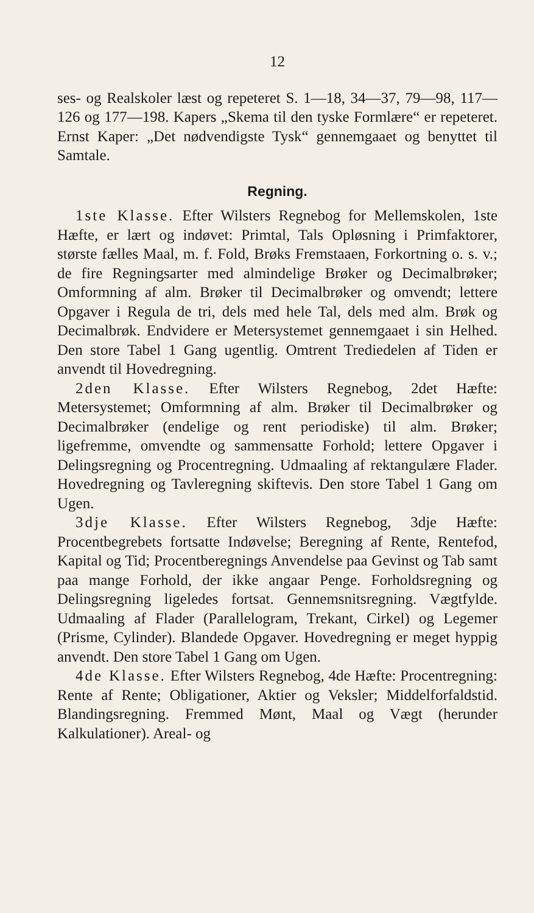12
ses- og Realskoler læst og repeteret S. 1—18, 34—37, 79—98, 117—126 og 177—198. Kapers „Skema til den tyske Formlære“ er repeteret. Ernst Kaper: „Det nødvendigste Tysk“ gennemgaaet og benyttet til Samtale.
Regning.
1ste Klasse. Efter Wilsters Regnebog for Mellemskolen, 1ste Hæfte, er lært og indøvet: Primtal, Tals Opløsning i Primfaktorer, største fælles Maal, m. f. Fold, Brøks Fremstaaen, Forkortning o. s. v.; de fire Regningsarter med almindelige Brøker og Decimalbrøker; Omformning af alm. Brøker til Decimalbrøker og omvendt; lettere Opgaver i Regula de tri, dels med hele Tal, dels med alm. Brøk og Decimalbrøk. Endvidere er Metersystemet gennemgaaet i sin Helhed. Den store Tabel 1 Gang ugentlig. Omtrent Trediedelen af Tiden er anvendt til Hovedregning.
2den Klasse. Efter Wilsters Regnebog, 2det Hæfte: Metersystemet; Omformning af alm. Brøker til Decimalbrøker og Decimalbrøker (endelige og rent periodiske) til alm. Brøker; ligefremme, omvendte og sammensatte Forhold; lettere Opgaver i Delingsregning og Procentregning. Udmaaling af rektangulære Flader. Hovedregning og Tavleregning skiftevis. Den store Tabel 1 Gang om Ugen.
3dje Klasse. Efter Wilsters Regnebog, 3dje Hæfte: Procentbegrebets fortsatte Indøvelse; Beregning af Rente, Rentefod, Kapital og Tid; Procentberegnings Anvendelse paa Gevinst og Tab samt paa mange Forhold, der ikke angaar Penge. Forholdsregning og Delingsregning ligeledes fortsat. Gennemsnitsregning. Vægtfylde. Udmaaling af Flader (Parallelogram, Trekant, Cirkel) og Legemer (Prisme, Cylinder). Blandede Opgaver. Hovedregning er meget hyppig anvendt. Den store Tabel 1 Gang om Ugen.
4de Klasse. Efter Wilsters Regnebog, 4de Hæfte: Procentregning: Rente af Rente; Obligationer, Aktier og Veksler; Middelforfaldstid. Blandingsregning. Fremmed Mønt, Maal og Vægt (herunder Kalkulationer). Areal- og